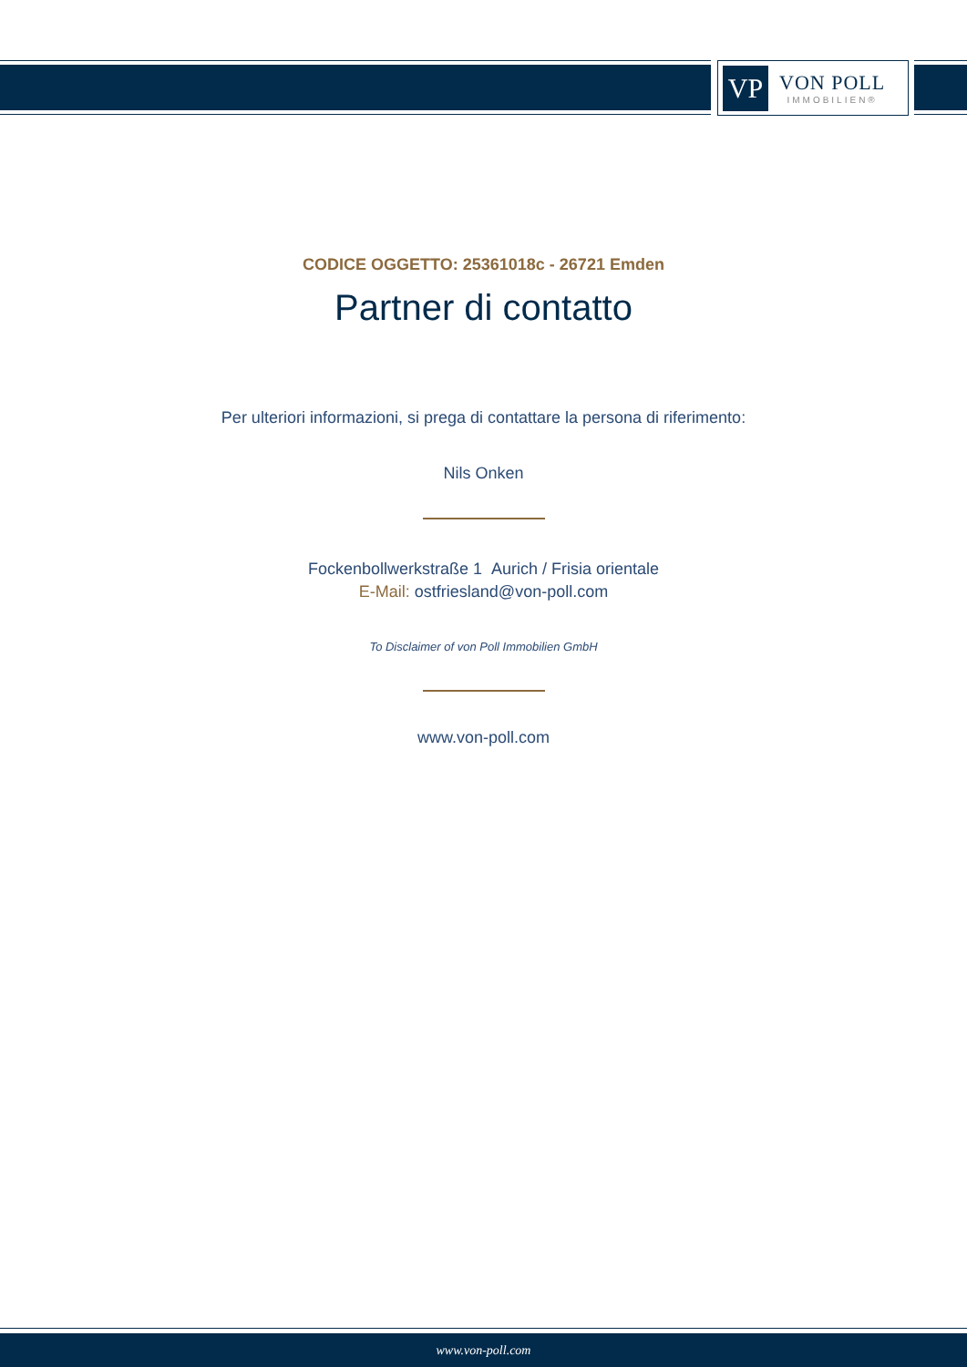VP
VON POLL
IMMOBILIEN®
CODICE OGGETTO: 25361018c - 26721 Emden
Partner di contatto
Per ulteriori informazioni, si prega di contattare la persona di riferimento:
Nils Onken
Fockenbollwerkstraße 1 Aurich / Frisia orientale
E-Mail: ostfriesland@von-poll.com
To Disclaimer of von Poll Immobilien GmbH
www.von-poll.com
www.von-poll.com